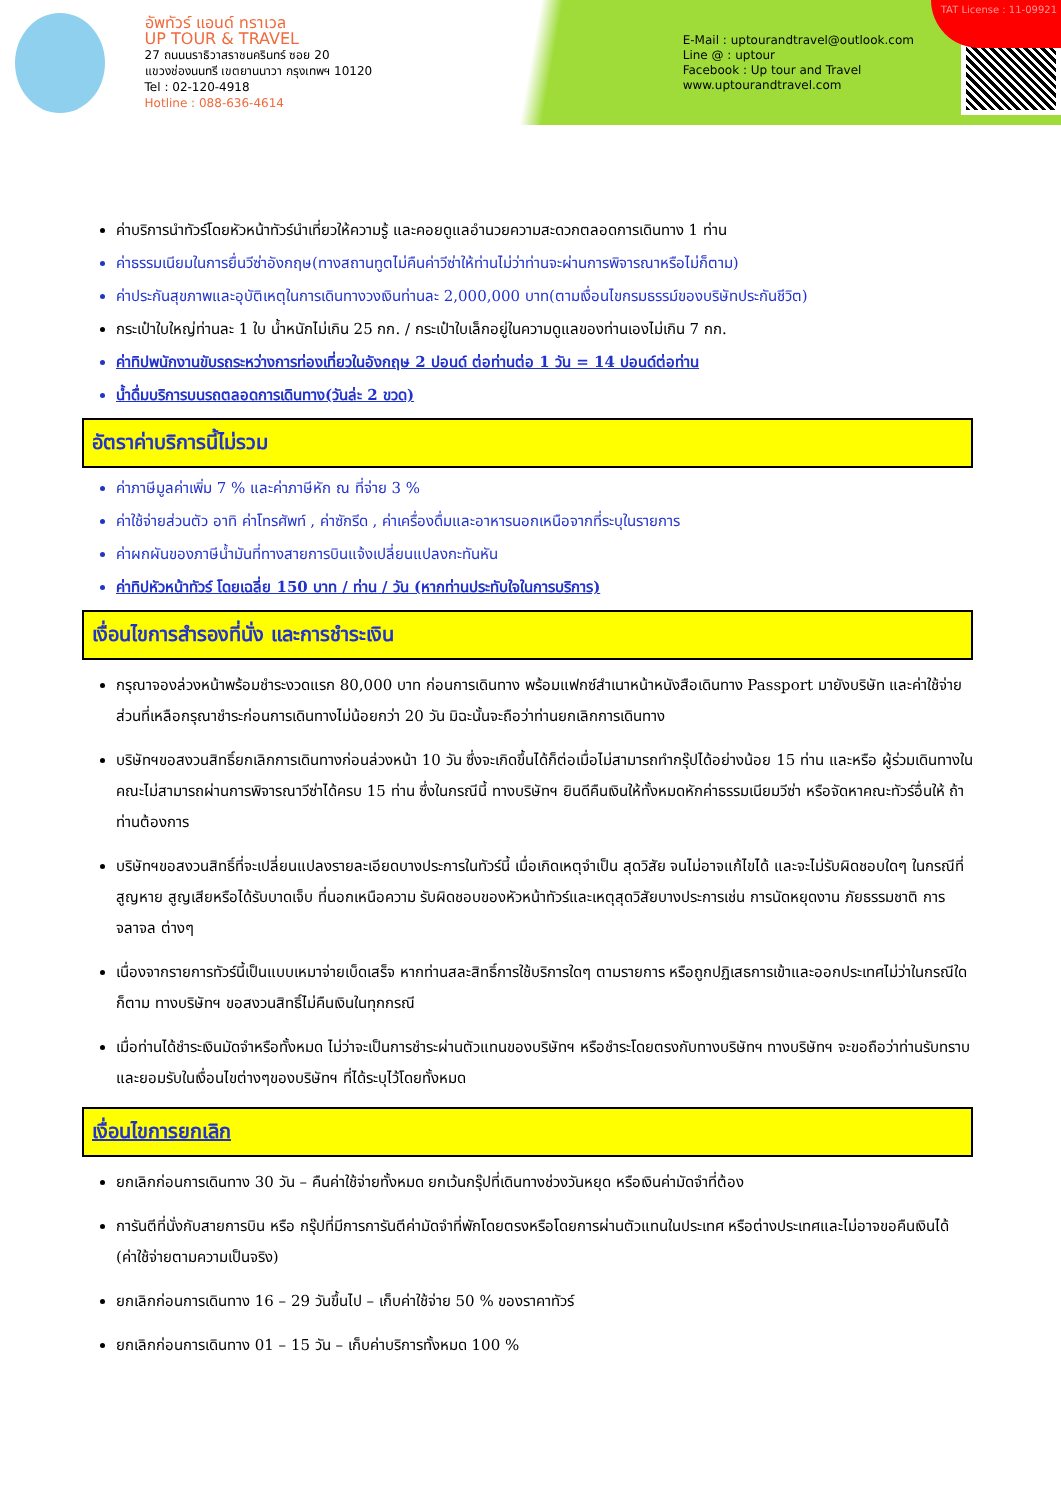อัพทัวร์ แอนด์ ทราเวล
UP TOUR & TRAVEL
27 ถนนนราธิวาสราชนครินทร์ ซอย 20
แขวงช่องนนทรี เขตยานนาวา กรุงเทพฯ 10120
Tel : 02-120-4918
Hotline : 088-636-4614
E-Mail : uptourandtravel@outlook.com
Line @ : uptour
Facebook : Up tour and Travel
www.uptourandtravel.com
TAT License : 11-09921
ค่าบริการนำทัวร์โดยหัวหน้าทัวร์นำเที่ยวให้ความรู้ และคอยดูแลอำนวยความสะดวกตลอดการเดินทาง 1 ท่าน
ค่าธรรมเนียมในการยื่นวีซ่าอังกฤษ(ทางสถานทูตไม่คืนค่าวีซ่าให้ท่านไม่ว่าท่านจะผ่านการพิจารณาหรือไม่ก็ตาม)
ค่าประกันสุขภาพและอุบัติเหตุในการเดินทางวงเงินท่านละ 2,000,000 บาท(ตามเงื่อนไขกรมธรรม์ของบริษัทประกันชีวิต)
กระเป๋าใบใหญ่ท่านละ 1 ใบ น้ำหนักไม่เกิน 25 กก. / กระเป๋าใบเล็กอยู่ในความดูแลของท่านเองไม่เกิน 7 กก.
ค่าทิปพนักงานขับรถระหว่างการท่องเที่ยวในอังกฤษ 2 ปอนด์ ต่อท่านต่อ 1 วัน = 14 ปอนด์ต่อท่าน
น้ำดื่มบริการบนรถตลอดการเดินทาง(วันล่ะ 2 ขวด)
อัตราค่าบริการนี้ไม่รวม
ค่าภาษีมูลค่าเพิ่ม 7 % และค่าภาษีหัก ณ ที่จ่าย 3 %
ค่าใช้จ่ายส่วนตัว อาทิ ค่าโทรศัพท์ , ค่าซักรีด , ค่าเครื่องดื่มและอาหารนอกเหนือจากที่ระบุในรายการ
ค่าผกผันของภาษีน้ำมันที่ทางสายการบินแจ้งเปลี่ยนแปลงกะทันหัน
ค่าทิปหัวหน้าทัวร์ โดยเฉลี่ย 150 บาท / ท่าน / วัน (หากท่านประทับใจในการบริการ)
เงื่อนไขการสำรองที่นั่ง และการชำระเงิน
กรุณาจองล่วงหน้าพร้อมชำระงวดแรก 80,000 บาท ก่อนการเดินทาง พร้อมแฟกซ์สำเนาหน้าหนังสือเดินทาง Passport มายังบริษัท และค่าใช้จ่ายส่วนที่เหลือกรุณาชำระก่อนการเดินทางไม่น้อยกว่า 20 วัน มิฉะนั้นจะถือว่าท่านยกเลิกการเดินทาง
บริษัทฯขอสงวนสิทธิ์ยกเลิกการเดินทางก่อนล่วงหน้า 10 วัน ซึ่งจะเกิดขึ้นได้ก็ต่อเมื่อไม่สามารถทำกรุ๊ปได้อย่างน้อย 15 ท่าน และหรือ ผู้ร่วมเดินทางในคณะไม่สามารถผ่านการพิจารณาวีซ่าได้ครบ 15 ท่าน ซึ่งในกรณีนี้ ทางบริษัทฯ ยินดีคืนเงินให้ทั้งหมดหักค่าธรรมเนียมวีซ่า หรือจัดหาคณะทัวร์อื่นให้ ถ้าท่านต้องการ
บริษัทฯขอสงวนสิทธิ์ที่จะเปลี่ยนแปลงรายละเอียดบางประการในทัวร์นี้ เมื่อเกิดเหตุจำเป็น สุดวิสัย จนไม่อาจแก้ไขได้ และจะไม่รับผิดชอบใดๆ ในกรณีที่สูญหาย สูญเสียหรือได้รับบาดเจ็บ ที่นอกเหนือความ รับผิดชอบของหัวหน้าทัวร์และเหตุสุดวิสัยบางประการเช่น การนัดหยุดงาน ภัยธรรมชาติ การจลาจล ต่างๆ
เนื่องจากรายการทัวร์นี้เป็นแบบเหมาจ่ายเบ็ดเสร็จ หากท่านสละสิทธิ์การใช้บริการใดๆ ตามรายการ หรือถูกปฏิเสธการเข้าและออกประเทศไม่ว่าในกรณีใดก็ตาม ทางบริษัทฯ ขอสงวนสิทธิ์ไม่คืนเงินในทุกกรณี
เมื่อท่านได้ชำระเงินมัดจำหรือทั้งหมด ไม่ว่าจะเป็นการชำระผ่านตัวแทนของบริษัทฯ หรือชำระโดยตรงกับทางบริษัทฯ ทางบริษัทฯ จะขอถือว่าท่านรับทราบและยอมรับในเงื่อนไขต่างๆของบริษัทฯ ที่ได้ระบุไว้โดยทั้งหมด
เงื่อนไขการยกเลิก
ยกเลิกก่อนการเดินทาง 30 วัน – คืนค่าใช้จ่ายทั้งหมด ยกเว้นกรุ๊ปที่เดินทางช่วงวันหยุด หรือเงินค่ามัดจำที่ต้อง
การันตีที่นั่งกับสายการบิน หรือ กรุ๊ปที่มีการการันตีค่ามัดจำที่พักโดยตรงหรือโดยการผ่านตัวแทนในประเทศ หรือต่างประเทศและไม่อาจขอคืนเงินได้ (ค่าใช้จ่ายตามความเป็นจริง)
ยกเลิกก่อนการเดินทาง 16 – 29 วันขึ้นไป – เก็บค่าใช้จ่าย 50 % ของราคาทัวร์
ยกเลิกก่อนการเดินทาง 01 – 15 วัน – เก็บค่าบริการทั้งหมด 100 %